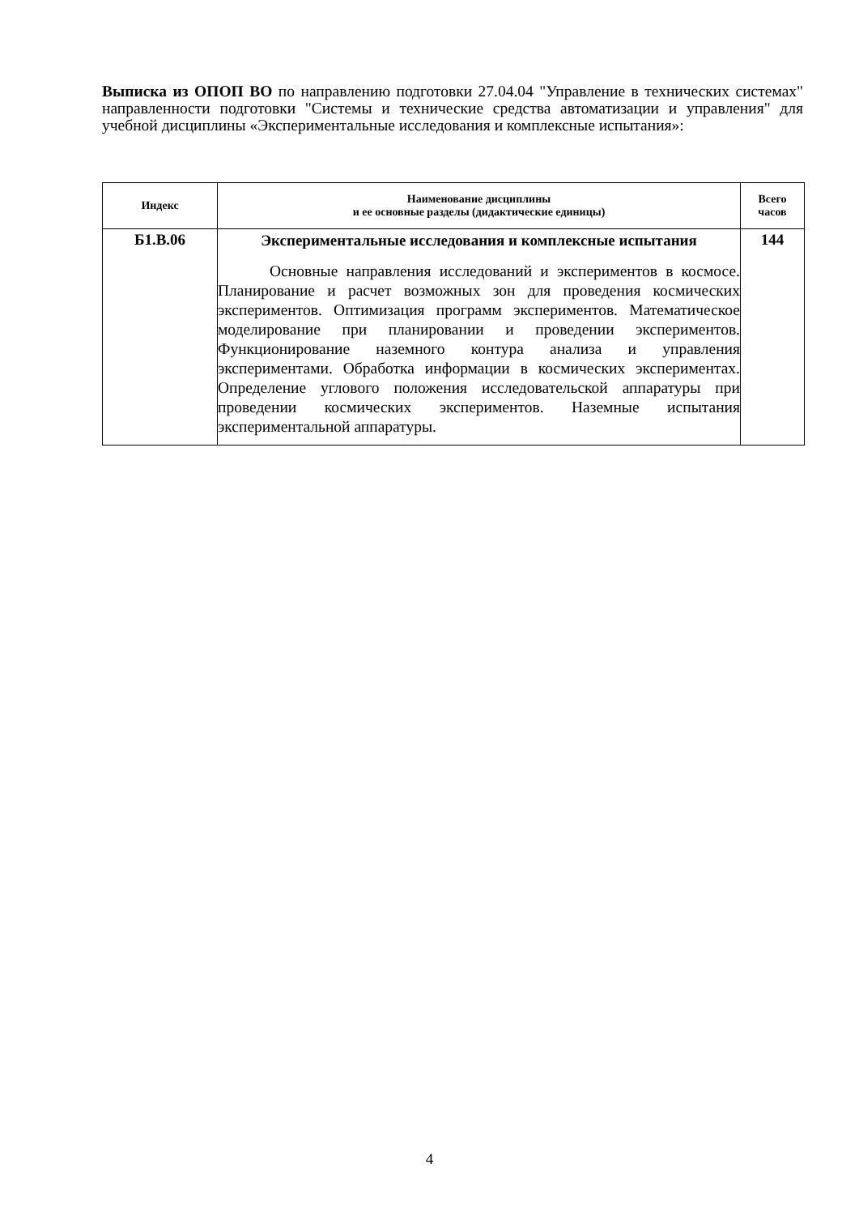Выписка из ОПОП ВО по направлению подготовки 27.04.04 "Управление в технических системах" направленности подготовки "Системы и технические средства автоматизации и управления" для учебной дисциплины «Экспериментальные исследования и комплексные испытания»:
| Индекс | Наименование дисциплины и ее основные разделы (дидактические единицы) | Всего часов |
| --- | --- | --- |
| Б1.В.06 | Экспериментальные исследования и комплексные испытания Основные направления исследований и экспериментов в космосе. Планирование и расчет возможных зон для проведения космических экспериментов. Оптимизация программ экспериментов. Математическое моделирование при планировании и проведении экспериментов. Функционирование наземного контура анализа и управления экспериментами. Обработка информации в космических экспериментах. Определение углового положения исследовательской аппаратуры при проведении космических экспериментов. Наземные испытания экспериментальной аппаратуры. | 144 |
4